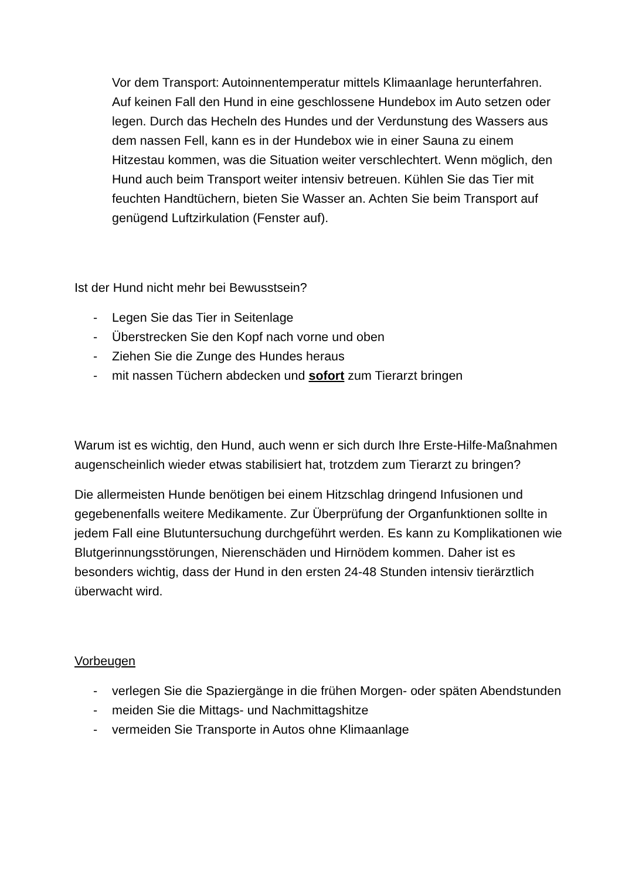Vor dem Transport: Autoinnentemperatur mittels Klimaanlage herunterfahren. Auf keinen Fall den Hund in eine geschlossene Hundebox im Auto setzen oder legen. Durch das Hecheln des Hundes und der Verdunstung des Wassers aus dem nassen Fell, kann es in der Hundebox wie in einer Sauna zu einem Hitzestau kommen, was die Situation weiter verschlechtert. Wenn möglich, den Hund auch beim Transport weiter intensiv betreuen. Kühlen Sie das Tier mit feuchten Handtüchern, bieten Sie Wasser an. Achten Sie beim Transport auf genügend Luftzirkulation (Fenster auf).
Ist der Hund nicht mehr bei Bewusstsein?
- Legen Sie das Tier in Seitenlage
- Überstrecken Sie den Kopf nach vorne und oben
- Ziehen Sie die Zunge des Hundes heraus
- mit nassen Tüchern abdecken und sofort zum Tierarzt bringen
Warum ist es wichtig, den Hund, auch wenn er sich durch Ihre Erste-Hilfe-Maßnahmen augenscheinlich wieder etwas stabilisiert hat, trotzdem zum Tierarzt zu bringen?
Die allermeisten Hunde benötigen bei einem Hitzschlag dringend Infusionen und gegebenenfalls weitere Medikamente. Zur Überprüfung der Organfunktionen sollte in jedem Fall eine Blutuntersuchung durchgeführt werden. Es kann zu Komplikationen wie Blutgerinnungsstörungen, Nierenschäden und Hirnödem kommen. Daher ist es besonders wichtig, dass der Hund in den ersten 24-48 Stunden intensiv tierärztlich überwacht wird.
Vorbeugen
- verlegen Sie die Spaziergänge in die frühen Morgen- oder späten Abendstunden
- meiden Sie die Mittags- und Nachmittagshitze
- vermeiden Sie Transporte in Autos ohne Klimaanlage